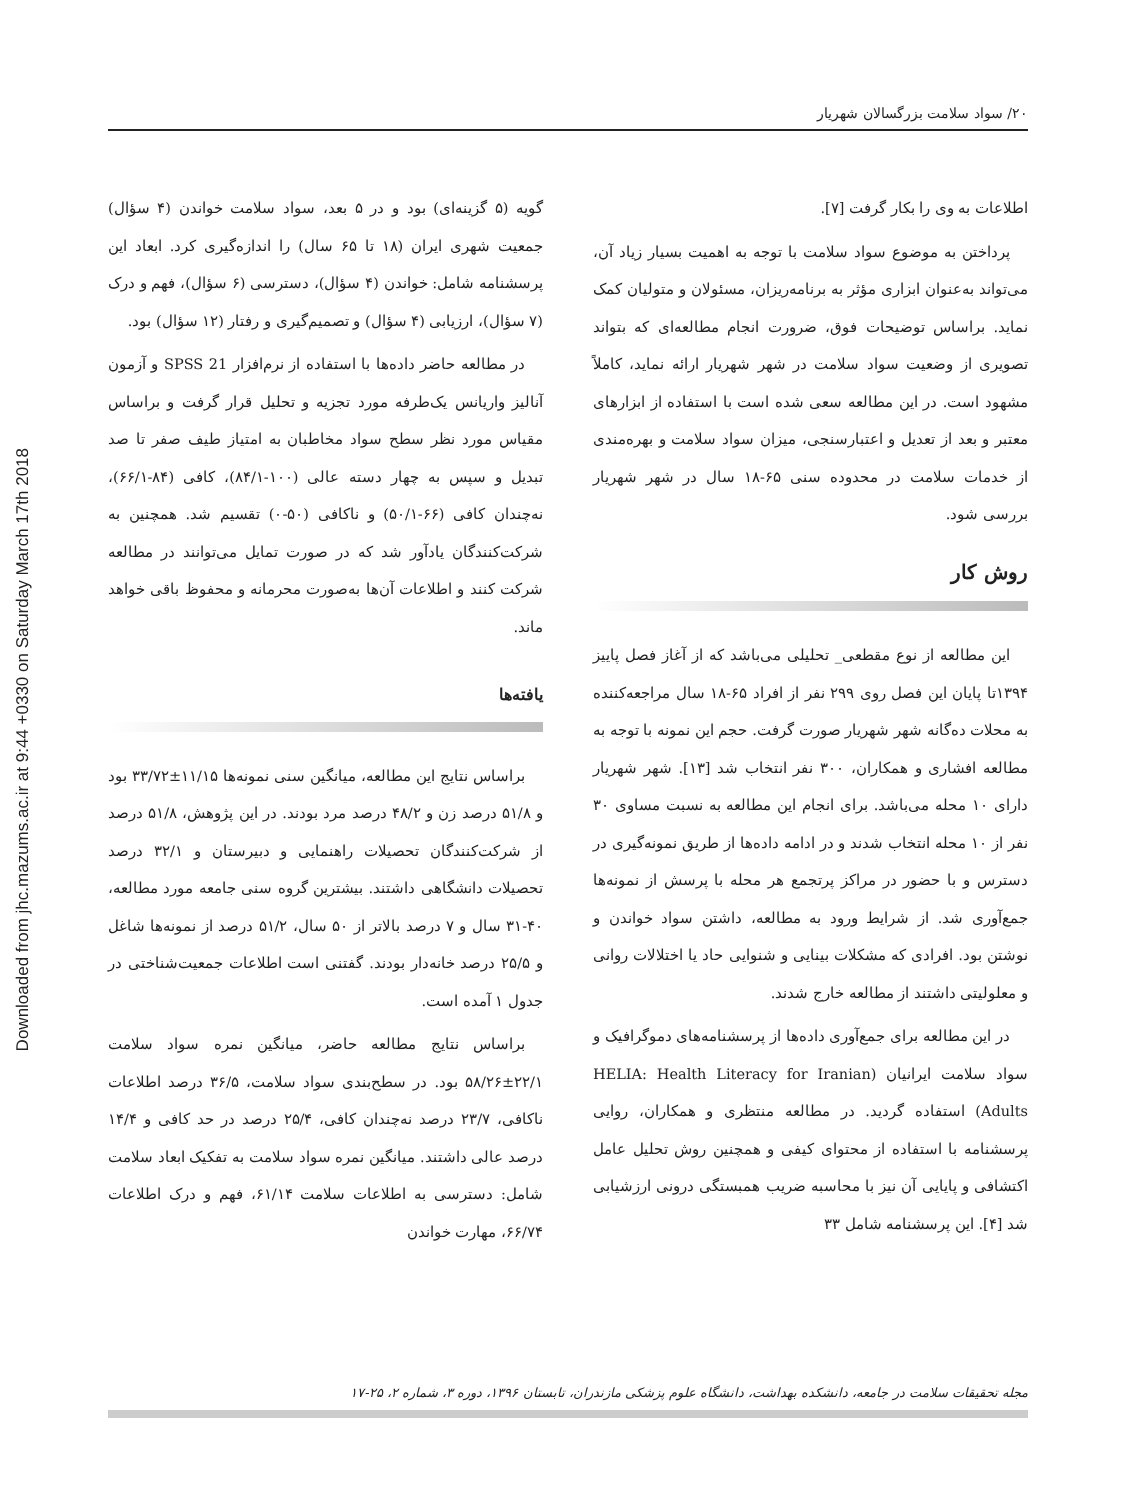Downloaded from jhc.mazums.ac.ir at 9:44 +0330 on Saturday March 17th 2018
۲۰/ سواد سلامت بزرگسالان شهریار
اطلاعات به وی را بکار گرفت [۷].
پرداختن به موضوع سواد سلامت با توجه به اهمیت بسیار زیاد آن، می‌تواند به‌عنوان ابزاری مؤثر به برنامه‌ریزان، مسئولان و متولیان کمک نماید. براساس توضیحات فوق، ضرورت انجام مطالعه‌ای که بتواند تصویری از وضعیت سواد سلامت در شهر شهریار ارائه نماید، کاملاً مشهود است. در این مطالعه سعی شده است با استفاده از ابزارهای معتبر و بعد از تعدیل و اعتبارسنجی، میزان سواد سلامت و بهره‌مندی از خدمات سلامت در محدوده سنی ۶۵-۱۸ سال در شهر شهریار بررسی شود.
روش کار
این مطالعه از نوع مقطعی_ تحلیلی می‌باشد که از آغاز فصل پاییز ۱۳۹۴تا پایان این فصل روی ۲۹۹ نفر از افراد ۶۵-۱۸ سال مراجعه‌کننده به محلات ده‌گانه شهر شهریار صورت گرفت. حجم این نمونه با توجه به مطالعه افشاری و همکاران، ۳۰۰ نفر انتخاب شد [۱۳]. شهر شهریار دارای ۱۰ محله می‌باشد. برای انجام این مطالعه به نسبت مساوی ۳۰ نفر از ۱۰ محله انتخاب شدند و در ادامه داده‌ها از طریق نمونه‌گیری در دسترس و با حضور در مراکز پرتجمع هر محله با پرسش از نمونه‌ها جمع‌آوری شد. از شرایط ورود به مطالعه، داشتن سواد خواندن و نوشتن بود. افرادی که مشکلات بینایی و شنوایی حاد یا اختلالات روانی و معلولیتی داشتند از مطالعه خارج شدند.
در این مطالعه برای جمع‌آوری داده‌ها از پرسشنامه‌های دموگرافیک و سواد سلامت ایرانیان (HELIA: Health Literacy for Iranian Adults) استفاده گردید. در مطالعه منتظری و همکاران، روایی پرسشنامه با استفاده از محتوای کیفی و همچنین روش تحلیل عامل اکتشافی و پایایی آن نیز با محاسبه ضریب همبستگی درونی ارزشیابی شد [۴]. این پرسشنامه شامل ۳۳
گویه (۵ گزینه‌ای) بود و در ۵ بعد، سواد سلامت خواندن (۴ سؤال) جمعیت شهری ایران (۱۸ تا ۶۵ سال) را اندازه‌گیری کرد. ابعاد این پرسشنامه شامل: خواندن (۴ سؤال)، دسترسی (۶ سؤال)، فهم و درک (۷ سؤال)، ارزیابی (۴ سؤال) و تصمیم‌گیری و رفتار (۱۲ سؤال) بود.
در مطالعه حاضر داده‌ها با استفاده از نرم‌افزار SPSS 21 و آزمون آنالیز واریانس یک‌طرفه مورد تجزیه و تحلیل قرار گرفت و براساس مقیاس مورد نظر سطح سواد مخاطبان به امتیاز طیف صفر تا صد تبدیل و سپس به چهار دسته عالی (۱۰۰-۸۴/۱)، کافی (۸۴-۶۶/۱)، نه‌چندان کافی (۶۶-۵۰/۱) و ناکافی (۵۰-۰) تقسیم شد. همچنین به شرکت‌کنندگان یادآور شد که در صورت تمایل می‌توانند در مطالعه شرکت کنند و اطلاعات آن‌ها به‌صورت محرمانه و محفوظ باقی خواهد ماند.
یافته‌ها
براساس نتایج این مطالعه، میانگین سنی نمونه‌ها ۱۱/۱۵±۳۳/۷۲ بود و ۵۱/۸ درصد زن و ۴۸/۲ درصد مرد بودند. در این پژوهش، ۵۱/۸ درصد از شرکت‌کنندگان تحصیلات راهنمایی و دبیرستان و ۳۲/۱ درصد تحصیلات دانشگاهی داشتند. بیشترین گروه سنی جامعه مورد مطالعه، ۴۰-۳۱ سال و ۷ درصد بالاتر از ۵۰ سال، ۵۱/۲ درصد از نمونه‌ها شاغل و ۲۵/۵ درصد خانه‌دار بودند. گفتنی است اطلاعات جمعیت‌شناختی در جدول ۱ آمده است.
براساس نتایج مطالعه حاضر، میانگین نمره سواد سلامت ۲۲/۱±۵۸/۲۶ بود. در سطح‌بندی سواد سلامت، ۳۶/۵ درصد اطلاعات ناکافی، ۲۳/۷ درصد نه‌چندان کافی، ۲۵/۴ درصد در حد کافی و ۱۴/۴ درصد عالی داشتند. میانگین نمره سواد سلامت به تفکیک ابعاد سلامت شامل: دسترسی به اطلاعات سلامت ۶۱/۱۴، فهم و درک اطلاعات ۶۶/۷۴، مهارت خواندن
مجله تحقیقات سلامت در جامعه، دانشکده بهداشت، دانشگاه علوم پزشکی مازندران، تابستان ۱۳۹۶، دوره ۳، شماره ۲، ۲۵-۱۷